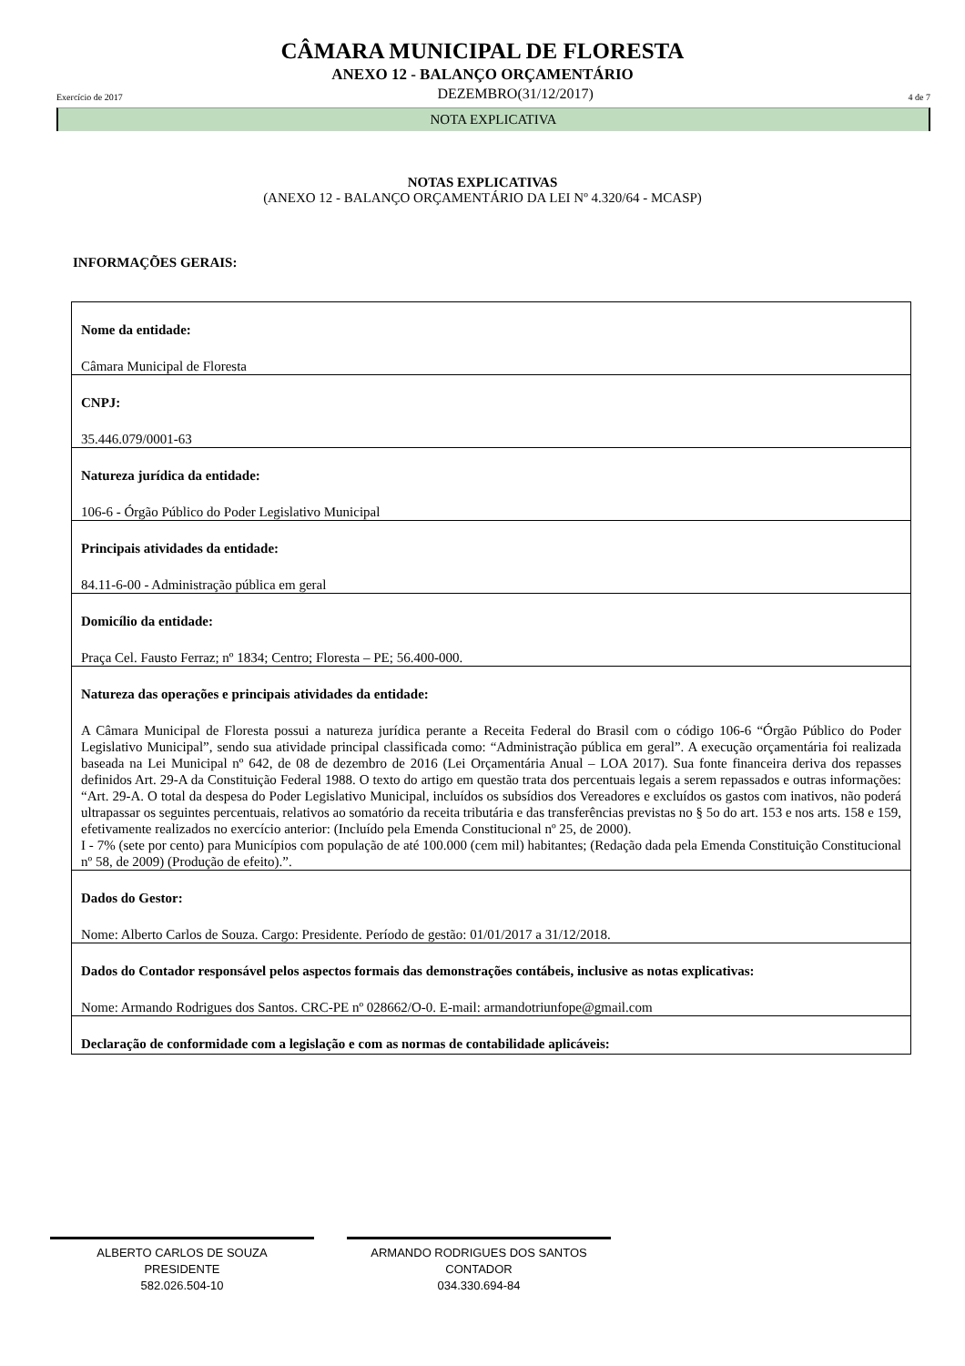CÂMARA MUNICIPAL DE FLORESTA
ANEXO 12 - BALANÇO ORÇAMENTÁRIO
Exercício de 2017 DEZEMBRO(31/12/2017) 4 de 7
NOTA EXPLICATIVA
NOTAS EXPLICATIVAS
(ANEXO 12 - BALANÇO ORÇAMENTÁRIO DA LEI Nº 4.320/64 - MCASP)
INFORMAÇÕES GERAIS:
Nome da entidade:
Câmara Municipal de Floresta
CNPJ:
35.446.079/0001-63
Natureza jurídica da entidade:
106-6 - Órgão Público do Poder Legislativo Municipal
Principais atividades da entidade:
84.11-6-00 - Administração pública em geral
Domicílio da entidade:
Praça Cel. Fausto Ferraz; nº 1834; Centro; Floresta – PE; 56.400-000.
Natureza das operações e principais atividades da entidade:
A Câmara Municipal de Floresta possui a natureza jurídica perante a Receita Federal do Brasil com o código 106-6 “Órgão Público do Poder Legislativo Municipal”, sendo sua atividade principal classificada como: “Administração pública em geral”. A execução orçamentária foi realizada baseada na Lei Municipal nº 642, de 08 de dezembro de 2016 (Lei Orçamentária Anual – LOA 2017). Sua fonte financeira deriva dos repasses definidos Art. 29-A da Constituição Federal 1988. O texto do artigo em questão trata dos percentuais legais a serem repassados e outras informações: “Art. 29-A. O total da despesa do Poder Legislativo Municipal, incluídos os subsídios dos Vereadores e excluídos os gastos com inativos, não poderá ultrapassar os seguintes percentuais, relativos ao somatório da receita tributária e das transferências previstas no § 5o do art. 153 e nos arts. 158 e 159, efetivamente realizados no exercício anterior: (Incluído pela Emenda Constitucional nº 25, de 2000).
I - 7% (sete por cento) para Municípios com população de até 100.000 (cem mil) habitantes; (Redação dada pela Emenda Constituição Constitucional nº 58, de 2009) (Produção de efeito).”.
Dados do Gestor:
Nome: Alberto Carlos de Souza. Cargo: Presidente. Período de gestão: 01/01/2017 a 31/12/2018.
Dados do Contador responsável pelos aspectos formais das demonstrações contábeis, inclusive as notas explicativas:
Nome: Armando Rodrigues dos Santos. CRC-PE nº 028662/O-0. E-mail: armandotriunfope@gmail.com
Declaração de conformidade com a legislação e com as normas de contabilidade aplicáveis:
ALBERTO CARLOS DE SOUZA
PRESIDENTE
582.026.504-10
ARMANDO RODRIGUES DOS SANTOS
CONTADOR
034.330.694-84